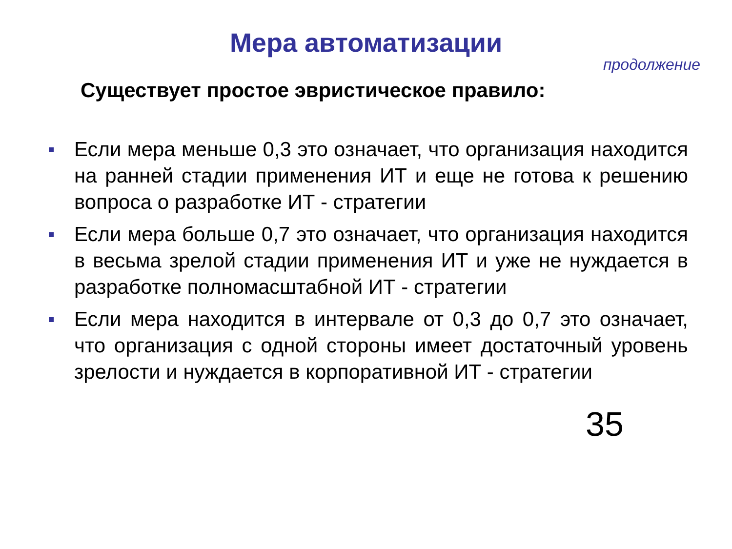Мера автоматизации
продолжение
Существует простое эвристическое правило:
Если мера меньше 0,3 это означает, что организация находится на ранней стадии применения ИТ и еще не готова к решению вопроса о разработке ИТ - стратегии
Если мера больше 0,7 это означает, что организация находится в весьма зрелой стадии применения ИТ и уже не нуждается в разработке полномасштабной ИТ - стратегии
Если мера находится в интервале от 0,3 до 0,7 это означает, что организация с одной стороны имеет достаточный уровень зрелости и нуждается в корпоративной ИТ - стратегии
35